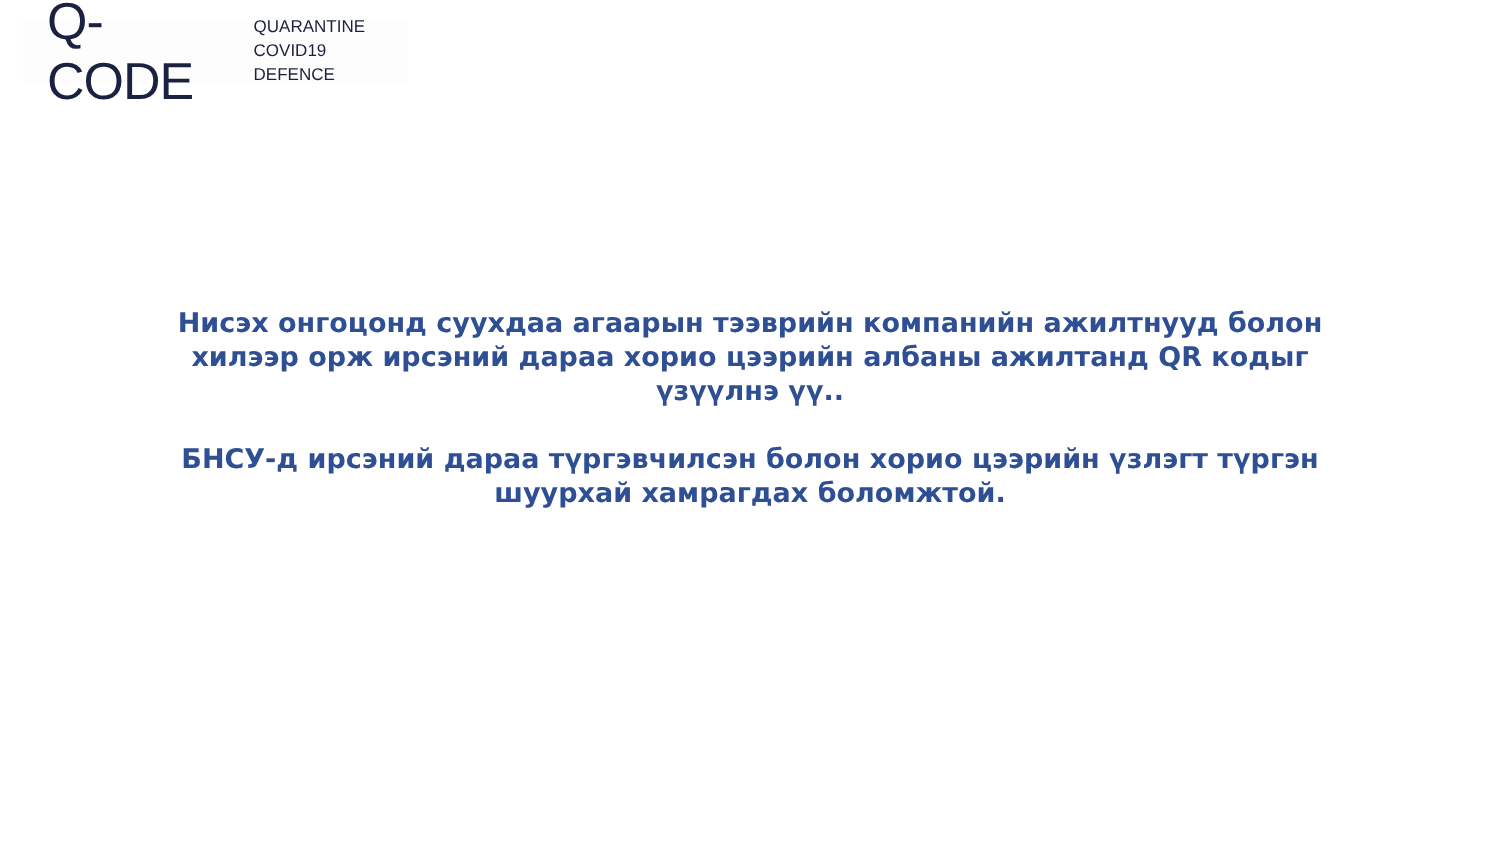Q-CODE QUARANTINE
COVID19 DEFENCE
Нисэх онгоцонд суухдаа агаарын тээврийн компанийн ажилтнууд болон хилээр орж ирсэний дараа хорио цээрийн албаны ажилтанд QR кодыг үзүүлнэ үү..
БНСУ-д ирсэний дараа түргэвчилсэн болон хорио цээрийн үзлэгт түргэн шуурхай хамрагдах боломжтой.